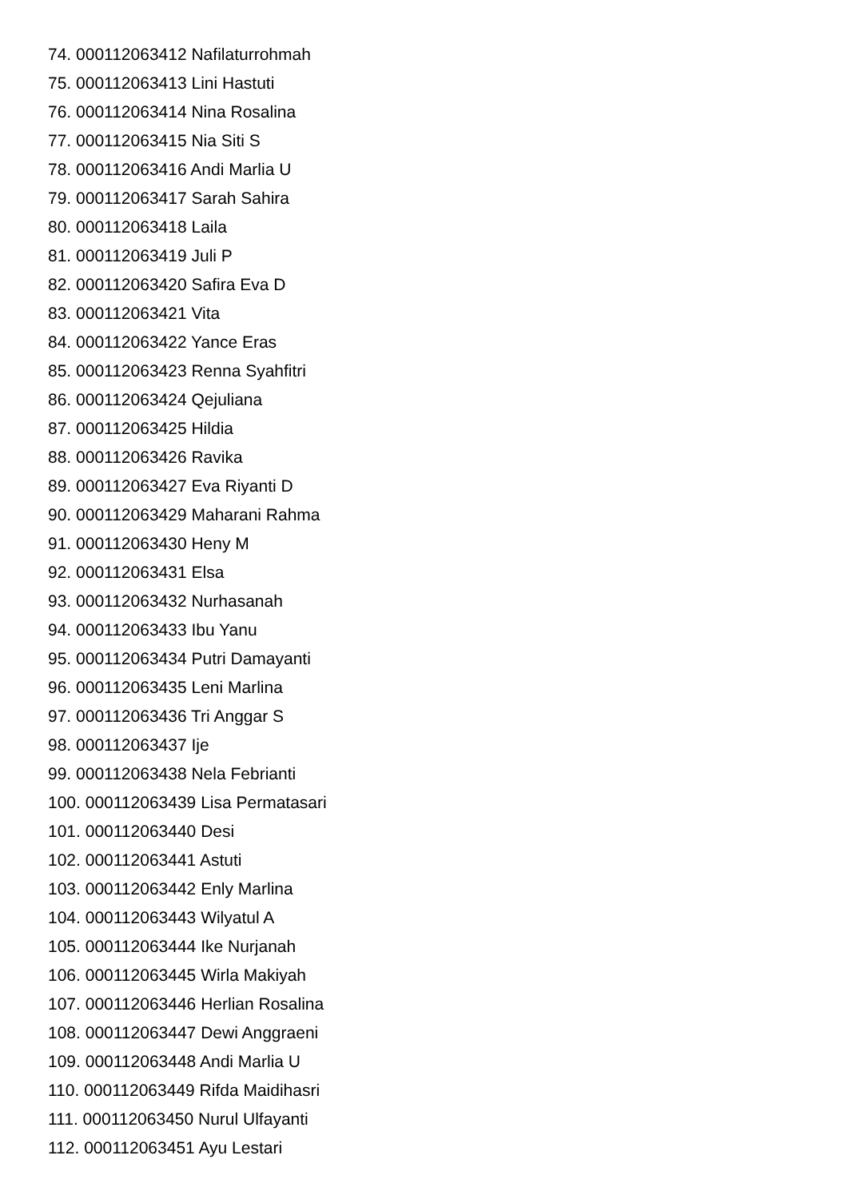74. 000112063412 Nafilaturrohmah
75. 000112063413 Lini Hastuti
76. 000112063414 Nina Rosalina
77. 000112063415 Nia Siti S
78. 000112063416 Andi Marlia U
79. 000112063417 Sarah Sahira
80. 000112063418 Laila
81. 000112063419 Juli P
82. 000112063420 Safira Eva D
83. 000112063421 Vita
84. 000112063422 Yance Eras
85. 000112063423 Renna Syahfitri
86. 000112063424 Qejuliana
87. 000112063425 Hildia
88. 000112063426 Ravika
89. 000112063427 Eva Riyanti D
90. 000112063429 Maharani Rahma
91. 000112063430 Heny M
92. 000112063431 Elsa
93. 000112063432 Nurhasanah
94. 000112063433 Ibu Yanu
95. 000112063434 Putri Damayanti
96. 000112063435 Leni Marlina
97. 000112063436 Tri Anggar S
98. 000112063437 Ije
99. 000112063438 Nela Febrianti
100. 000112063439 Lisa Permatasari
101. 000112063440 Desi
102. 000112063441 Astuti
103. 000112063442 Enly Marlina
104. 000112063443 Wilyatul A
105. 000112063444 Ike Nurjanah
106. 000112063445 Wirla Makiyah
107. 000112063446 Herlian Rosalina
108. 000112063447 Dewi Anggraeni
109. 000112063448 Andi Marlia U
110. 000112063449 Rifda Maidihasri
111. 000112063450 Nurul Ulfayanti
112. 000112063451 Ayu Lestari